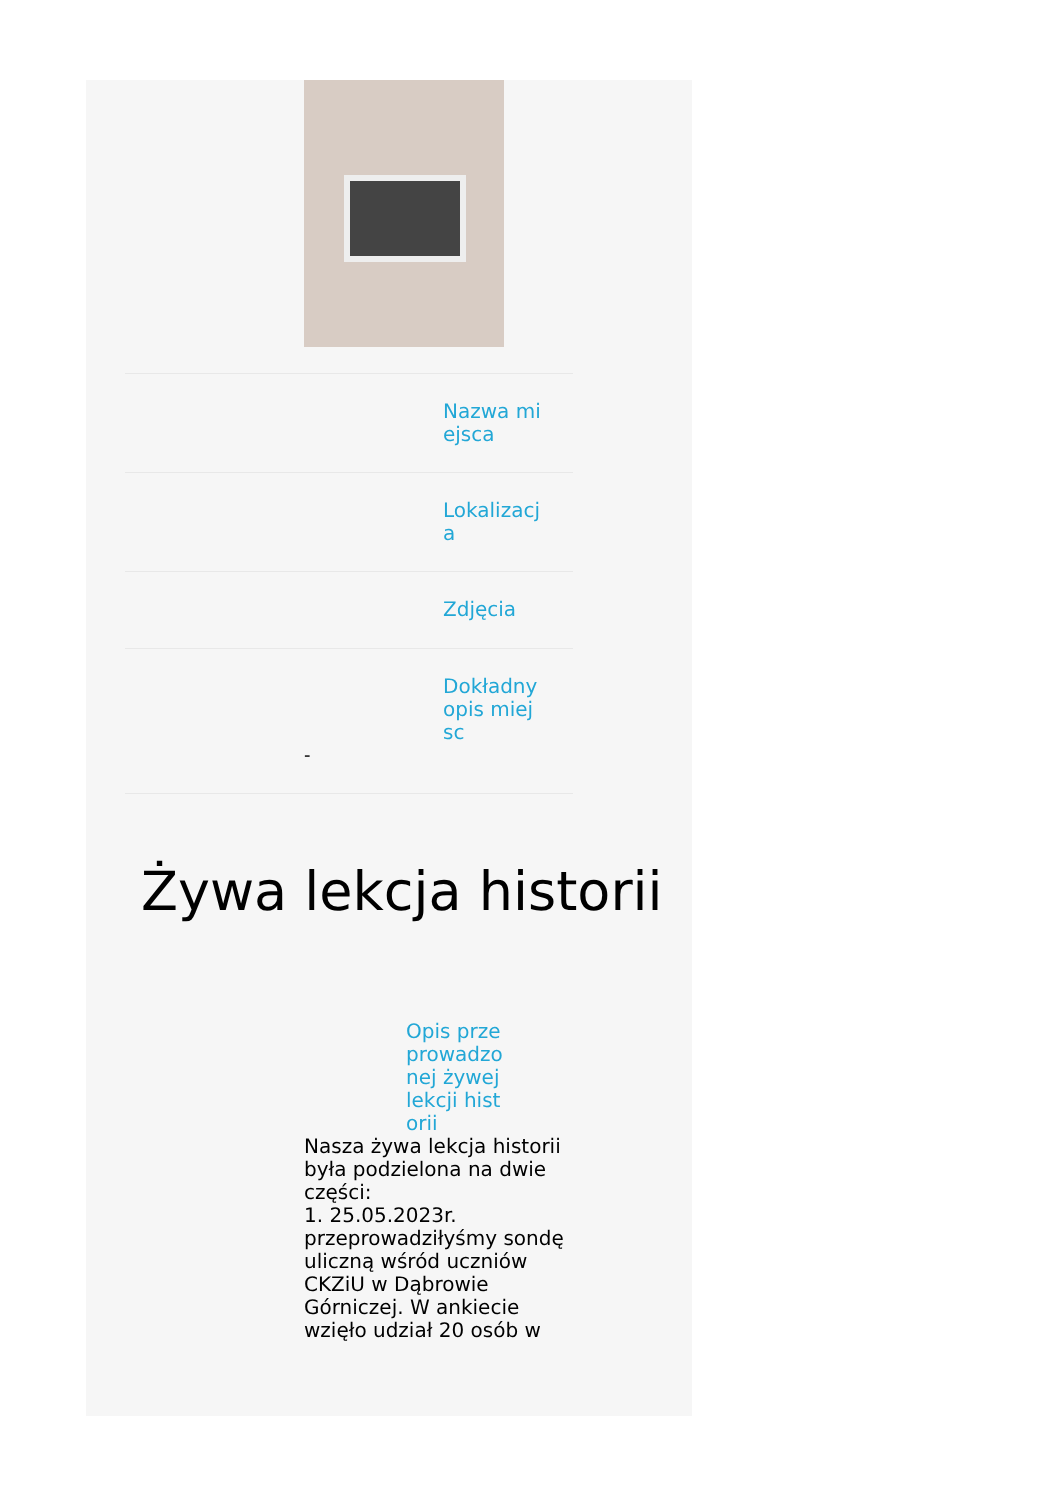Nazwa miejsca
Lokalizacja
Zdjęcia
Dokładny opis miejsc
-
Żywa lekcja historii
Opis przeprowadzonej żywej lekcji historii
Nasza żywa lekcja historii była podzielona na dwie części:
1. 25.05.2023r. przeprowadziłyśmy sondę uliczną wśród uczniów CKZiU w Dąbrowie Górniczej. W ankiecie wzięło udział 20 osób w